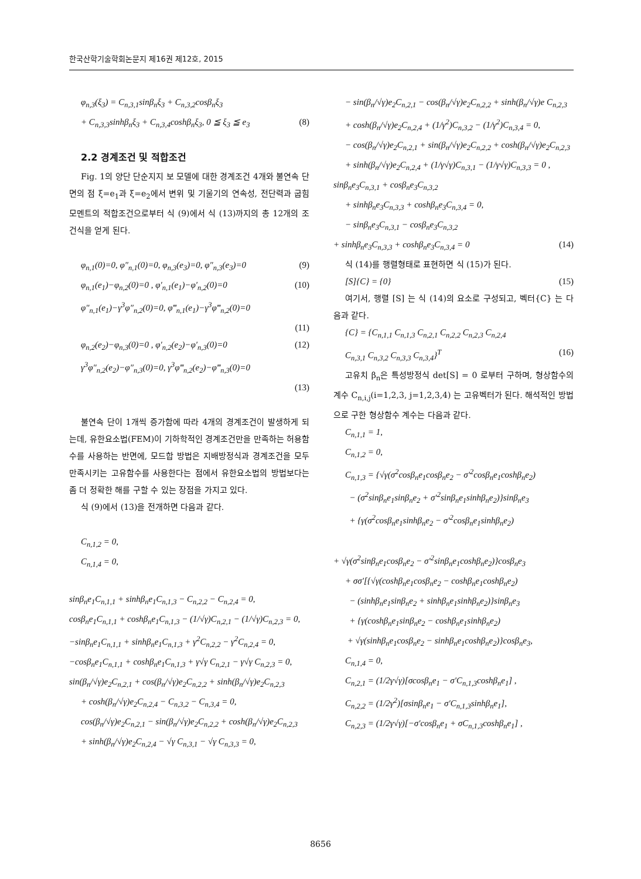한국산학기술학회논문지 제16권 제12호, 2015
φ<sub>n,3</sub>(ξ<sub>3</sub>) = C<sub>n,3,1</sub>sinβ<sub>n</sub>ξ<sub>3</sub> + C<sub>n,3,2</sub>cosβ<sub>n</sub>ξ<sub>3</sub>
+ C<sub>n,3,3</sub>sinhβ<sub>n</sub>ξ<sub>3</sub> + C<sub>n,3,4</sub>coshβ<sub>n</sub>ξ<sub>3</sub>, 0 ≦ ξ<sub>3</sub> ≦ e<sub>3</sub> (8)
2.2 경계조건 및 적합조건
Fig. 1의 양단 단순지지 보 모델에 대한 경계조건 4개와 불연속 단면의 점 ξ=e<sub>1</sub>과 ξ=e<sub>2</sub>에서 변위 및 기울기의 연속성, 전단력과 굽힘 모멘트의 적합조건으로부터 식 (9)에서 식 (13)까지의 총 12개의 조건식을 얻게 된다.
φ<sub>n,1</sub>(0)=0, φ″<sub>n,1</sub>(0)=0, φ<sub>n,3</sub>(e<sub>3</sub>)=0, φ″<sub>n,3</sub>(e<sub>3</sub>)=0 (9)
φ<sub>n,1</sub>(e<sub>1</sub>)−φ<sub>n,2</sub>(0)=0 , φ′<sub>n,1</sub>(e<sub>1</sub>)−φ′<sub>n,2</sub>(0)=0 (10)
φ″<sub>n,1</sub>(e<sub>1</sub>)−γ<sup>3</sup>φ″<sub>n,2</sub>(0)=0, φ‴<sub>n,1</sub>(e<sub>1</sub>)−γ<sup>3</sup>φ‴<sub>n,2</sub>(0)=0
(11)
φ<sub>n,2</sub>(e<sub>2</sub>)−φ<sub>n,3</sub>(0)=0 , φ′<sub>n,2</sub>(e<sub>2</sub>)−φ′<sub>n,3</sub>(0)=0 (12)
γ<sup>3</sup>φ″<sub>n,2</sub>(e<sub>2</sub>)−φ″<sub>n,3</sub>(0)=0, γ<sup>3</sup>φ‴<sub>n,2</sub>(e<sub>2</sub>)−φ‴<sub>n,3</sub>(0)=0
(13)
불연속 단이 1개씩 증가함에 따라 4개의 경계조건이 발생하게 되는데, 유한요소법(FEM)이 기하학적인 경계조건만을 만족하는 허용함수를 사용하는 반면에, 모드합 방법은 지배방정식과 경계조건을 모두 만족시키는 고유함수를 사용한다는 점에서 유한요소법의 방법보다는 좀 더 정확한 해를 구할 수 있는 장점을 가지고 있다.
식 (9)에서 (13)을 전개하면 다음과 같다.
C<sub>n,1,2</sub> = 0,
C<sub>n,1,4</sub> = 0,
sinβ<sub>n</sub>e<sub>1</sub>C<sub>n,1,1</sub> + sinhβ<sub>n</sub>e<sub>1</sub>C<sub>n,1,3</sub> − C<sub>n,2,2</sub> − C<sub>n,2,4</sub> = 0,
cosβ<sub>n</sub>e<sub>1</sub>C<sub>n,1,1</sub> + coshβ<sub>n</sub>e<sub>1</sub>C<sub>n,1,3</sub> − (1/√γ)C<sub>n,2,1</sub> − (1/√γ)C<sub>n,2,3</sub> = 0,
−sinβ<sub>n</sub>e<sub>1</sub>C<sub>n,1,1</sub> + sinhβ<sub>n</sub>e<sub>1</sub>C<sub>n,1,3</sub> + γ<sup>2</sup>C<sub>n,2,2</sub> − γ<sup>2</sup>C<sub>n,2,4</sub> = 0,
−cosβ<sub>n</sub>e<sub>1</sub>C<sub>n,1,1</sub> + coshβ<sub>n</sub>e<sub>1</sub>C<sub>n,1,3</sub> + γ√γ C<sub>n,2,1</sub> − γ√γ C<sub>n,2,3</sub> = 0,
sin(β<sub>n</sub>/√γ)e<sub>2</sub>C<sub>n,2,1</sub> + cos(β<sub>n</sub>/√γ)e<sub>2</sub>C<sub>n,2,2</sub> + sinh(β<sub>n</sub>/√γ)e<sub>2</sub>C<sub>n,2,3</sub>
+ cosh(β<sub>n</sub>/√γ)e<sub>2</sub>C<sub>n,2,4</sub> − C<sub>n,3,2</sub> − C<sub>n,3,4</sub> = 0,
cos(β<sub>n</sub>/√γ)e<sub>2</sub>C<sub>n,2,1</sub> − sin(β<sub>n</sub>/√γ)e<sub>2</sub>C<sub>n,2,2</sub> + cosh(β<sub>n</sub>/√γ)e<sub>2</sub>C<sub>n,2,3</sub>
+ sinh(β<sub>n</sub>/√γ)e<sub>2</sub>C<sub>n,2,4</sub> − √γ C<sub>n,3,1</sub> − √γ C<sub>n,3,3</sub> = 0,
− sin(β<sub>n</sub>/√γ)e<sub>2</sub>C<sub>n,2,1</sub> − cos(β<sub>n</sub>/√γ)e<sub>2</sub>C<sub>n,2,2</sub> + sinh(β<sub>n</sub>/√γ)e C<sub>n,2,3</sub>
+ cosh(β<sub>n</sub>/√γ)e<sub>2</sub>C<sub>n,2,4</sub> + (1/γ<sup>2</sup>)C<sub>n,3,2</sub> − (1/γ<sup>2</sup>)C<sub>n,3,4</sub> = 0,
− cos(β<sub>n</sub>/√γ)e<sub>2</sub>C<sub>n,2,1</sub> + sin(β<sub>n</sub>/√γ)e<sub>2</sub>C<sub>n,2,2</sub> + cosh(β<sub>n</sub>/√γ)e<sub>2</sub>C<sub>n,2,3</sub>
+ sinh(β<sub>n</sub>/√γ)e<sub>2</sub>C<sub>n,2,4</sub> + (1/γ√γ)C<sub>n,3,1</sub> − (1/γ√γ)C<sub>n,3,3</sub> = 0 ,
sinβ<sub>n</sub>e<sub>3</sub>C<sub>n,3,1</sub> + cosβ<sub>n</sub>e<sub>3</sub>C<sub>n,3,2</sub>
+ sinhβ<sub>n</sub>e<sub>3</sub>C<sub>n,3,3</sub> + coshβ<sub>n</sub>e<sub>3</sub>C<sub>n,3,4</sub> = 0,
− sinβ<sub>n</sub>e<sub>3</sub>C<sub>n,3,1</sub> − cosβ<sub>n</sub>e<sub>3</sub>C<sub>n,3,2</sub>
+ sinhβ<sub>n</sub>e<sub>3</sub>C<sub>n,3,3</sub> + coshβ<sub>n</sub>e<sub>3</sub>C<sub>n,3,4</sub> = 0 (14)
식 (14)를 행렬형태로 표현하면 식 (15)가 된다.
[S]{C} = {0} (15)
여기서, 행렬 [S] 는 식 (14)의 요소로 구성되고, 벡터{C} 는 다음과 같다.
{C} = {C<sub>n,1,1</sub> C<sub>n,1,3</sub> C<sub>n,2,1</sub> C<sub>n,2,2</sub> C<sub>n,2,3</sub> C<sub>n,2,4</sub>
C<sub>n,3,1</sub> C<sub>n,3,2</sub> C<sub>n,3,3</sub> C<sub>n,3,4</sub>}<sup>T</sup> (16)
고유치 β<sub>n</sub>은 특성방정식 det[S] = 0 로부터 구하며, 형상함수의 계수 C<sub>n,i,j</sub>(i=1,2,3, j=1,2,3,4) 는 고유벡터가 된다. 해석적인 방법으로 구한 형상함수 계수는 다음과 같다.
C<sub>n,1,1</sub> = 1,
C<sub>n,1,2</sub> = 0,
C<sub>n,1,3</sub> = {√γ(σ<sup>2</sup>cosβ<sub>n</sub>e<sub>1</sub>cosβ<sub>n</sub>e<sub>2</sub> − σ′<sup>2</sup>cosβ<sub>n</sub>e<sub>1</sub>coshβ<sub>n</sub>e<sub>2</sub>)
− (σ<sup>2</sup>sinβ<sub>n</sub>e<sub>1</sub>sinβ<sub>n</sub>e<sub>2</sub> + σ′<sup>2</sup>sinβ<sub>n</sub>e<sub>1</sub>sinhβ<sub>n</sub>e<sub>2</sub>)}sinβ<sub>n</sub>e<sub>3</sub>
+ {γ(σ<sup>2</sup>cosβ<sub>n</sub>e<sub>1</sub>sinhβ<sub>n</sub>e<sub>2</sub> − σ′<sup>2</sup>cosβ<sub>n</sub>e<sub>1</sub>sinhβ<sub>n</sub>e<sub>2</sub>)
+ √γ(σ<sup>2</sup>sinβ<sub>n</sub>e<sub>1</sub>cosβ<sub>n</sub>e<sub>2</sub> − σ′<sup>2</sup>sinβ<sub>n</sub>e<sub>1</sub>coshβ<sub>n</sub>e<sub>2</sub>)}cosβ<sub>n</sub>e<sub>3</sub>
+ σσ′[{√γ(coshβ<sub>n</sub>e<sub>1</sub>cosβ<sub>n</sub>e<sub>2</sub> − coshβ<sub>n</sub>e<sub>1</sub>coshβ<sub>n</sub>e<sub>2</sub>)
− (sinhβ<sub>n</sub>e<sub>1</sub>sinβ<sub>n</sub>e<sub>2</sub> + sinhβ<sub>n</sub>e<sub>1</sub>sinhβ<sub>n</sub>e<sub>2</sub>)}sinβ<sub>n</sub>e<sub>3</sub>
+ {γ(coshβ<sub>n</sub>e<sub>1</sub>sinβ<sub>n</sub>e<sub>2</sub> − coshβ<sub>n</sub>e<sub>1</sub>sinhβ<sub>n</sub>e<sub>2</sub>)
+ √γ(sinhβ<sub>n</sub>e<sub>1</sub>cosβ<sub>n</sub>e<sub>2</sub> − sinhβ<sub>n</sub>e<sub>1</sub>coshβ<sub>n</sub>e<sub>2</sub>)}cosβ<sub>n</sub>e<sub>3</sub>,
C<sub>n,1,4</sub> = 0,
C<sub>n,2,1</sub> = (1/2γ√γ)[σcosβ<sub>n</sub>e<sub>1</sub> − σ′C<sub>n,1,3</sub>coshβ<sub>n</sub>e<sub>1</sub>] ,
C<sub>n,2,2</sub> = (1/2γ<sup>2</sup>)[σsinβ<sub>n</sub>e<sub>1</sub> − σ′C<sub>n,1,3</sub>sinhβ<sub>n</sub>e<sub>1</sub>],
C<sub>n,2,3</sub> = (1/2γ√γ)[−σ′cosβ<sub>n</sub>e<sub>1</sub> + σC<sub>n,1,3</sub>coshβ<sub>n</sub>e<sub>1</sub>] ,
8656